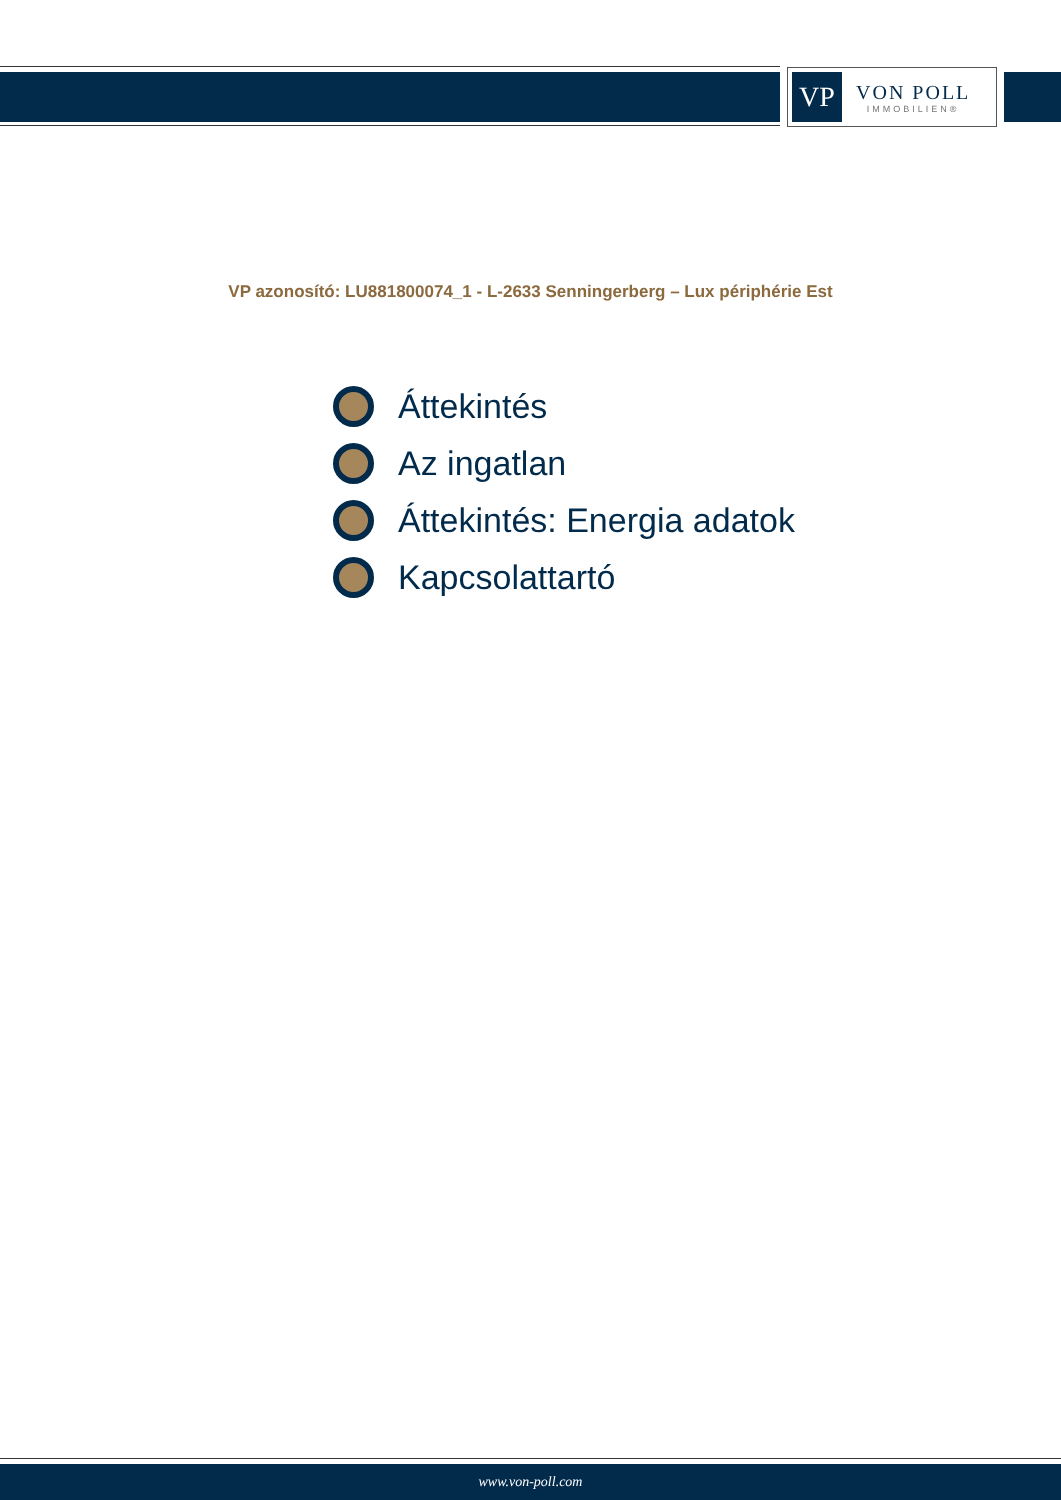VP
VON POLL
IMMOBILIEN®
VP azonosító: LU881800074_1 - L-2633 Senningerberg – Lux périphérie Est
Áttekintés
Az ingatlan
Áttekintés: Energia adatok
Kapcsolattartó
www.von-poll.com